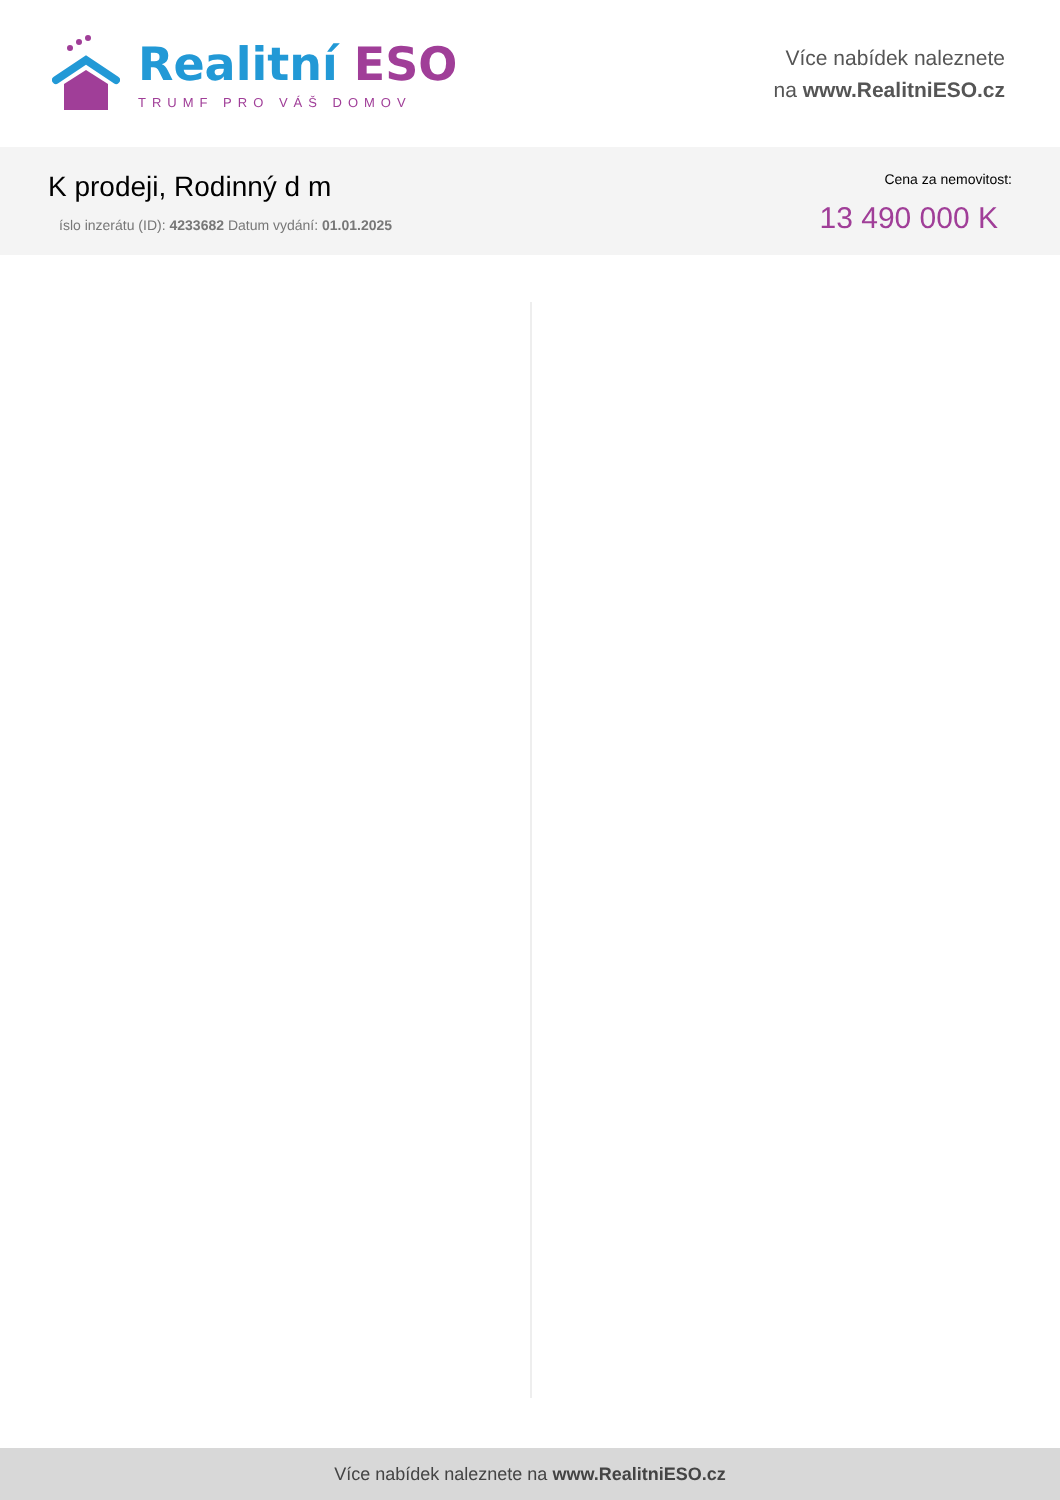Realitní ESO
TRUMF PRO VÁŠ DOMOV
Více nabídek naleznete
na www.RealitniESO.cz
K prodeji, Rodinný d m
íslo inzerátu (ID): 4233682 Datum vydání: 01.01.2025
Cena za nemovitost:
13 490 000 K
Více nabídek naleznete na www.RealitniESO.cz